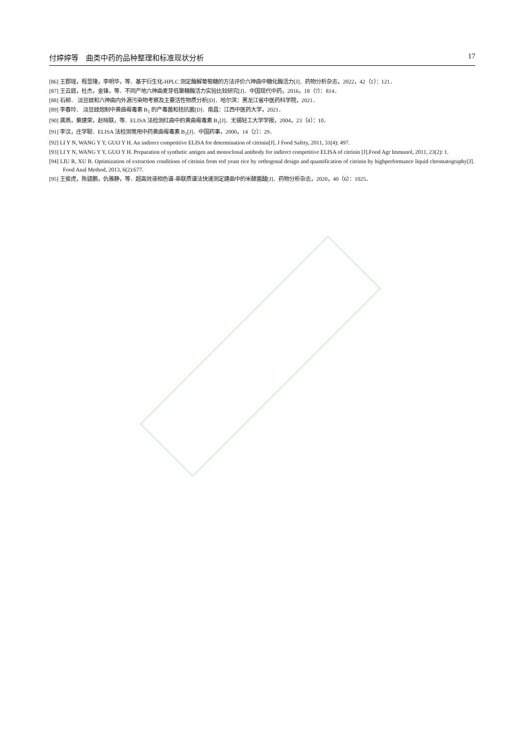付婷婷等　曲类中药的品种整理和标准现状分析 17
[86] 王郡瑶，程显隆，李明华，等．基于衍生化-HPLC 测定酶解葡萄糖的方法评价六神曲中糖化酶活力[J]．药物分析杂志，2022，42（1）：121．
[87] 王云庭，杜杰，金锋，等．不同产地六神曲麦芽低聚糖酶活力实验比较研究[J]．中国现代中药，2016，18（7）：814．
[88] 石柳． 淡豆豉和六神曲内外源污染物考察及主要活性物质分析[D]．哈尔滨：黑龙江省中医药科学院，2021．
[89] 李春玲． 淡豆豉炮制中黄曲霉毒素 B<sub>1</sub> 的产毒菌和拮抗菌[D]．南昌：江西中医药大学，2021．
[90] 龚燕，蔡建荣，赵晓联，等．ELISA 法检测红曲中的黄曲霉毒素 B<sub>1</sub>[J]．无锡轻工大学学报，2004，23（4）：10．
[91] 李汶，庄学聪．ELISA 法检测常用中药黄曲霉毒素 B<sub>1</sub>[J]．中国药事，2000，14（2）：29．
[92] LI Y N, WANG Y Y, GUO Y H. An indirect competitive ELISA for determination of citrinin[J]. J Food Safety, 2011, 31(4): 497.
[93] LI Y N, WANG Y Y, GUO Y H. Preparation of synthetic antigen and monoclonal antibody for indirect competitive ELISA of citrinin [J].Food Agr Immunol, 2011, 23(2): 1.
[94] LIU R, XU B. Optimization of extraction conditions of citrinin from red yeast rice by orthogonal design and quantification of citrinin by highperformance liquid chromatography[J]. Food Anal Method, 2013, 6(2):677.
[95] 王俊虎，陈骁鹏，仇雅静，等．超高效液相色谱-串联质谱法快速测定建曲中的米酵菌酸[J]．药物分析杂志，2020，40（6）：1025．